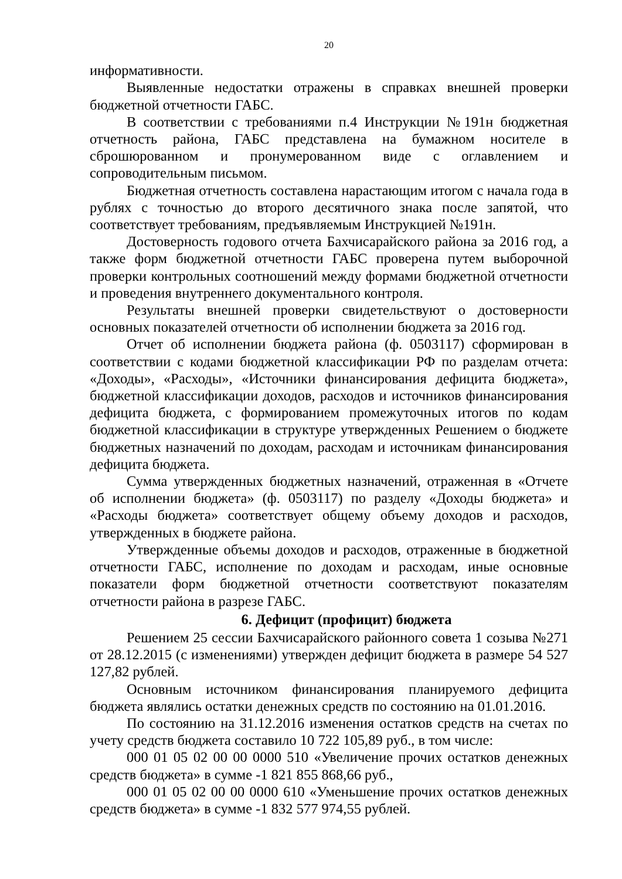20
информативности.
Выявленные недостатки отражены в справках внешней проверки бюджетной отчетности ГАБС.
В соответствии с требованиями п.4 Инструкции №191н бюджетная отчетность района, ГАБС представлена на бумажном носителе в сброшюрованном и пронумерованном виде с оглавлением и сопроводительным письмом.
Бюджетная отчетность составлена нарастающим итогом с начала года в рублях с точностью до второго десятичного знака после запятой, что соответствует требованиям, предъявляемым Инструкцией №191н.
Достоверность годового отчета Бахчисарайского района за 2016 год, а также форм бюджетной отчетности ГАБС проверена путем выборочной проверки контрольных соотношений между формами бюджетной отчетности и проведения внутреннего документального контроля.
Результаты внешней проверки свидетельствуют о достоверности основных показателей отчетности об исполнении бюджета за 2016 год.
Отчет об исполнении бюджета района (ф. 0503117) сформирован в соответствии с кодами бюджетной классификации РФ по разделам отчета: «Доходы», «Расходы», «Источники финансирования дефицита бюджета», бюджетной классификации доходов, расходов и источников финансирования дефицита бюджета, с формированием промежуточных итогов по кодам бюджетной классификации в структуре утвержденных Решением о бюджете бюджетных назначений по доходам, расходам и источникам финансирования дефицита бюджета.
Сумма утвержденных бюджетных назначений, отраженная в «Отчете об исполнении бюджета» (ф. 0503117) по разделу «Доходы бюджета» и «Расходы бюджета» соответствует общему объему доходов и расходов, утвержденных в бюджете района.
Утвержденные объемы доходов и расходов, отраженные в бюджетной отчетности ГАБС, исполнение по доходам и расходам, иные основные показатели форм бюджетной отчетности соответствуют показателям отчетности района в разрезе ГАБС.
6. Дефицит (профицит) бюджета
Решением 25 сессии Бахчисарайского районного совета 1 созыва №271 от 28.12.2015 (с изменениями) утвержден дефицит бюджета в размере 54 527 127,82 рублей.
Основным источником финансирования планируемого дефицита бюджета являлись остатки денежных средств по состоянию на 01.01.2016.
По состоянию на 31.12.2016 изменения остатков средств на счетах по учету средств бюджета составило 10 722 105,89 руб., в том числе:
000 01 05 02 00 00 0000 510 «Увеличение прочих остатков денежных средств бюджета» в сумме -1 821 855 868,66 руб.,
000 01 05 02 00 00 0000 610 «Уменьшение прочих остатков денежных средств бюджета» в сумме -1 832 577 974,55 рублей.